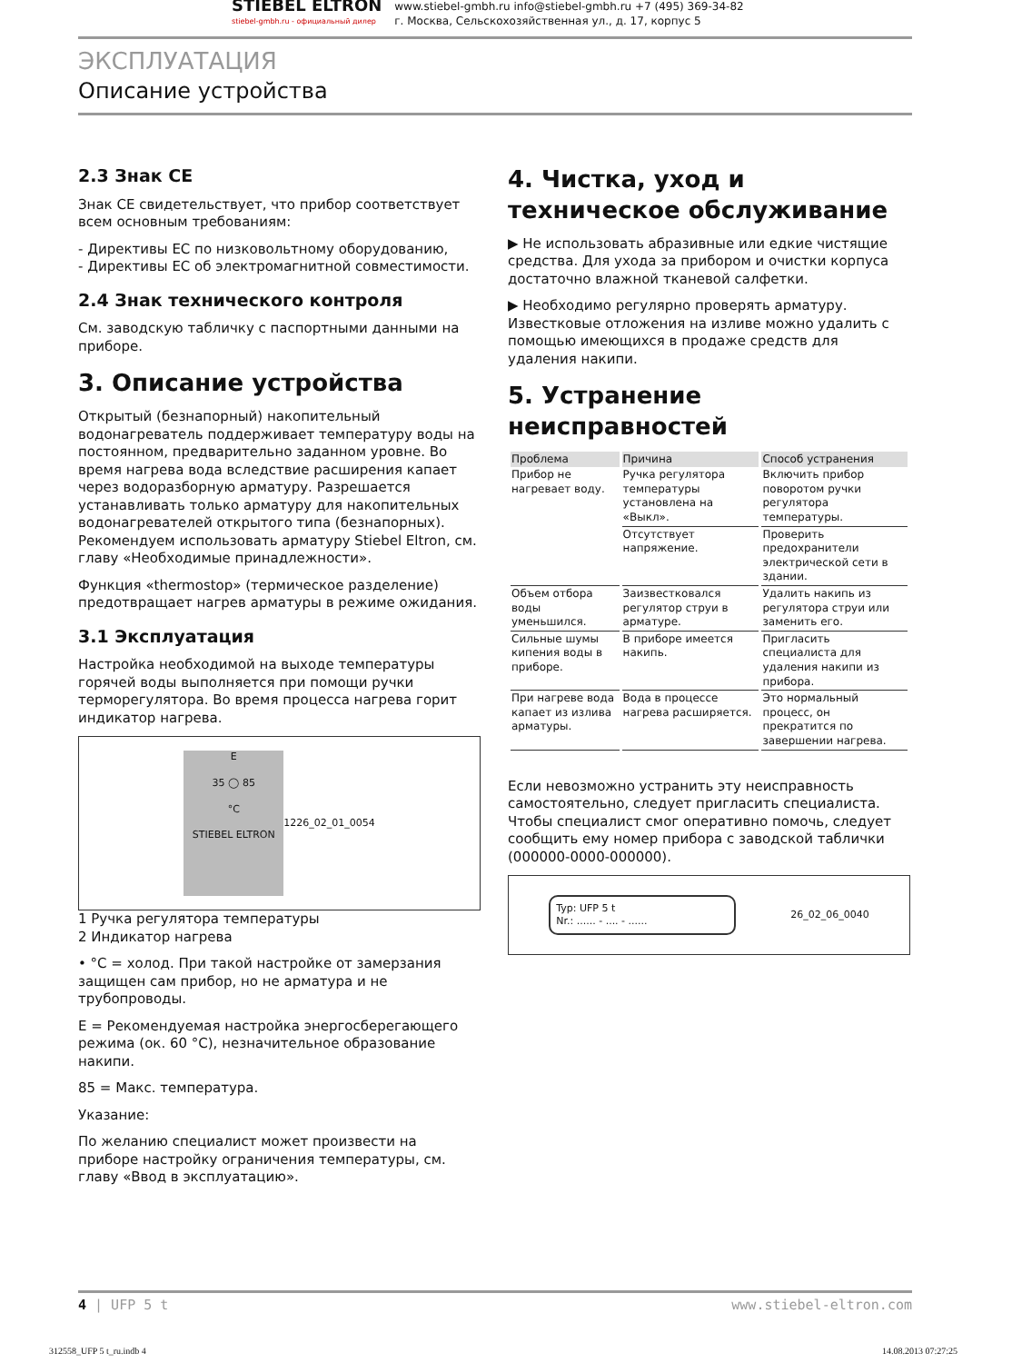STIEBEL ELTRON
stiebel-gmbh.ru - официальный дилер
www.stiebel-gmbh.ru info@stiebel-gmbh.ru +7 (495) 369-34-82
г. Москва, Сельскохозяйственная ул., д. 17, корпус 5
ЭКСПЛУАТАЦИЯ
Описание устройства
2.3 Знак CE
Знак CE свидетельствует, что прибор соответствует всем основным требованиям:
- Директивы ЕС по низковольтному оборудованию,
- Директивы ЕС об электромагнитной совместимости.
2.4 Знак технического контроля
См. заводскую табличку с паспортными данными на приборе.
3. Описание устройства
Открытый (безнапорный) накопительный водонагреватель поддерживает температуру воды на постоянном, предварительно заданном уровне. Во время нагрева вода вследствие расширения капает через водоразборную арматуру. Разрешается устанавливать только арматуру для накопительных водонагревателей открытого типа (безнапорных). Рекомендуем использовать арматуру Stiebel Eltron, см. главу «Необходимые принадлежности».
Функция «thermostop» (термическое разделение) предотвращает нагрев арматуры в режиме ожидания.
3.1 Эксплуатация
Настройка необходимой на выходе температуры горячей воды выполняется при помощи ручки терморегулятора. Во время процесса нагрева горит индикатор нагрева.
E
35 ◯ 85
°C
STIEBEL ELTRON
1 2 26_02_01_0054
1 Ручка регулятора температуры
2 Индикатор нагрева
• °C = холод. При такой настройке от замерзания защищен сам прибор, но не арматура и не трубопроводы.
E = Рекомендуемая настройка энергосберегающего режима (ок. 60 °C), незначительное образование накипи.
85 = Макс. температура.
Указание:
По желанию специалист может произвести на приборе настройку ограничения температуры, см. главу «Ввод в эксплуатацию».
4. Чистка, уход и техническое обслуживание
▶ Не использовать абразивные или едкие чистящие средства. Для ухода за прибором и очистки корпуса достаточно влажной тканевой салфетки.
▶ Необходимо регулярно проверять арматуру. Известковые отложения на изливе можно удалить с помощью имеющихся в продаже средств для удаления накипи.
5. Устранение неисправностей
| Проблема | Причина | Способ устранения |
| --- | --- | --- |
| Прибор не нагревает воду. | Ручка регулятора температуры установлена на «Выкл». | Включить прибор поворотом ручки регулятора температуры. |
| | Отсутствует напряжение. | Проверить предохранители электрической сети в здании. |
| Объем отбора воды уменьшился. | Заизвестковался регулятор струи в арматуре. | Удалить накипь из регулятора струи или заменить его. |
| Сильные шумы кипения воды в приборе. | В приборе имеется накипь. | Пригласить специалиста для удаления накипи из прибора. |
| При нагреве вода капает из излива арматуры. | Вода в процессе нагрева расширяется. | Это нормальный процесс, он прекратится по завершении нагрева. |
Если невозможно устранить эту неисправность самостоятельно, следует пригласить специалиста. Чтобы специалист смог оперативно помочь, следует сообщить ему номер прибора с заводской таблички (000000-0000-000000).
Typ: UFP 5 t
Nr.: ...... - .... - ......
26_02_06_0040
4 | UFP 5 t www.stiebel-eltron.com
312558_UFP 5 t_ru.indb 4 14.08.2013 07:27:25